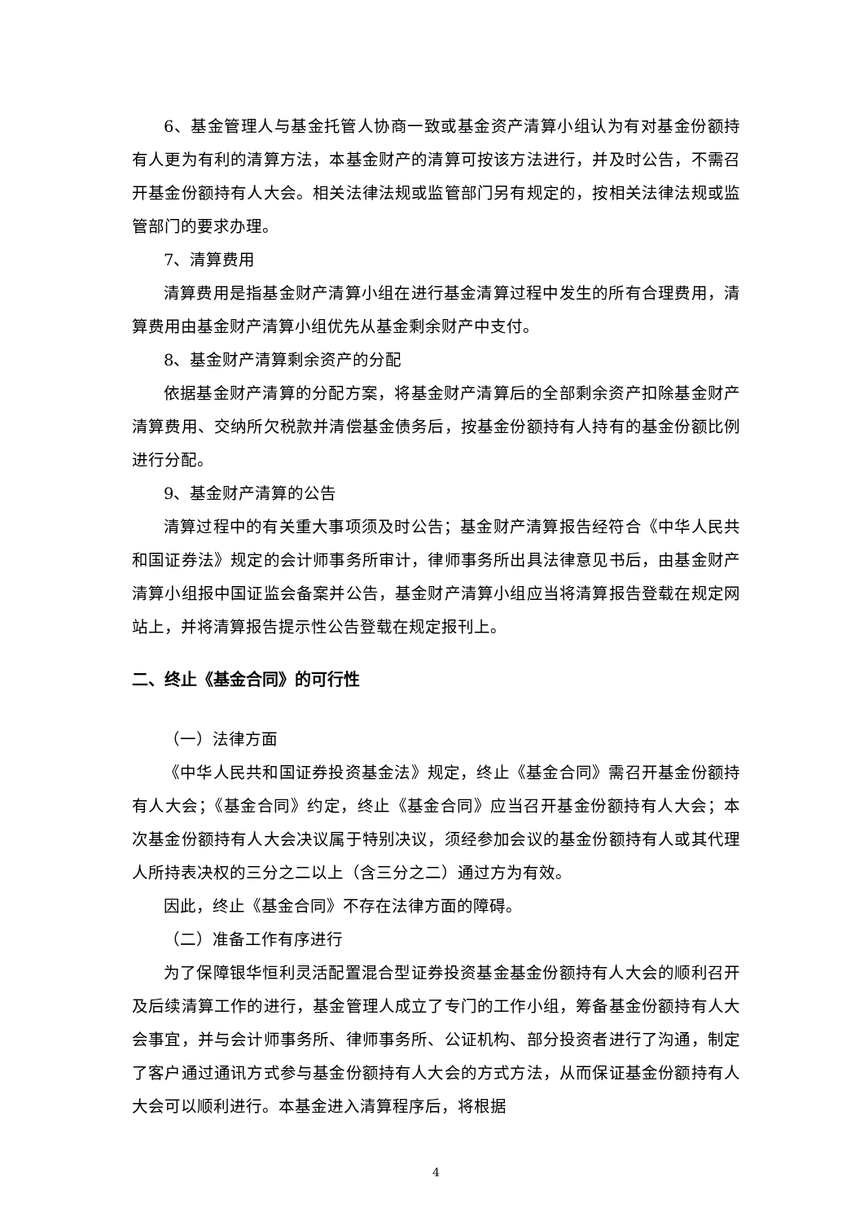6、基金管理人与基金托管人协商一致或基金资产清算小组认为有对基金份额持有人更为有利的清算方法，本基金财产的清算可按该方法进行，并及时公告，不需召开基金份额持有人大会。相关法律法规或监管部门另有规定的，按相关法律法规或监管部门的要求办理。
7、清算费用
清算费用是指基金财产清算小组在进行基金清算过程中发生的所有合理费用，清算费用由基金财产清算小组优先从基金剩余财产中支付。
8、基金财产清算剩余资产的分配
依据基金财产清算的分配方案，将基金财产清算后的全部剩余资产扣除基金财产清算费用、交纳所欠税款并清偿基金债务后，按基金份额持有人持有的基金份额比例进行分配。
9、基金财产清算的公告
清算过程中的有关重大事项须及时公告；基金财产清算报告经符合《中华人民共和国证券法》规定的会计师事务所审计，律师事务所出具法律意见书后，由基金财产清算小组报中国证监会备案并公告，基金财产清算小组应当将清算报告登载在规定网站上，并将清算报告提示性公告登载在规定报刊上。
二、终止《基金合同》的可行性
（一）法律方面
《中华人民共和国证券投资基金法》规定，终止《基金合同》需召开基金份额持有人大会；《基金合同》约定，终止《基金合同》应当召开基金份额持有人大会；本次基金份额持有人大会决议属于特别决议，须经参加会议的基金份额持有人或其代理人所持表决权的三分之二以上（含三分之二）通过方为有效。
因此，终止《基金合同》不存在法律方面的障碍。
（二）准备工作有序进行
为了保障银华恒利灵活配置混合型证券投资基金基金份额持有人大会的顺利召开及后续清算工作的进行，基金管理人成立了专门的工作小组，筹备基金份额持有人大会事宜，并与会计师事务所、律师事务所、公证机构、部分投资者进行了沟通，制定了客户通过通讯方式参与基金份额持有人大会的方式方法，从而保证基金份额持有人大会可以顺利进行。本基金进入清算程序后，将根据
4